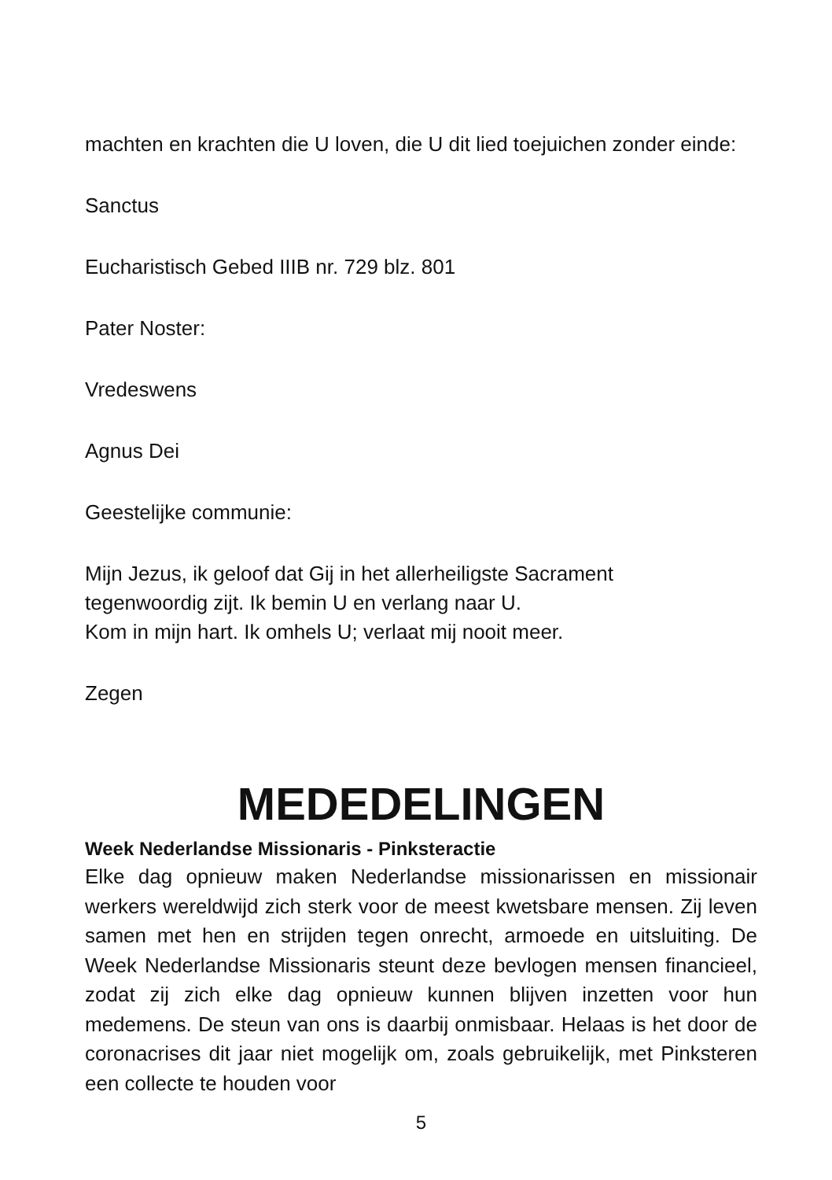machten en krachten die U loven, die U dit lied toejuichen zonder einde:
Sanctus
Eucharistisch Gebed IIIB nr. 729 blz. 801
Pater Noster:
Vredeswens
Agnus Dei
Geestelijke communie:
Mijn Jezus, ik geloof dat Gij in het allerheiligste Sacrament
tegenwoordig zijt. Ik bemin U en verlang naar U.
Kom in mijn hart. Ik omhels U; verlaat mij nooit meer.
Zegen
MEDEDELINGEN
Week Nederlandse Missionaris - Pinksteractie
Elke dag opnieuw maken Nederlandse missionarissen en missionair werkers wereldwijd zich sterk voor de meest kwetsbare mensen. Zij leven samen met hen en strijden tegen onrecht, armoede en uitsluiting. De Week Nederlandse Missionaris steunt deze bevlogen mensen financieel, zodat zij zich elke dag opnieuw kunnen blijven inzetten voor hun medemens. De steun van ons is daarbij onmisbaar. Helaas is het door de coronacrises dit jaar niet mogelijk om, zoals gebruikelijk, met Pinksteren een collecte te houden voor
5